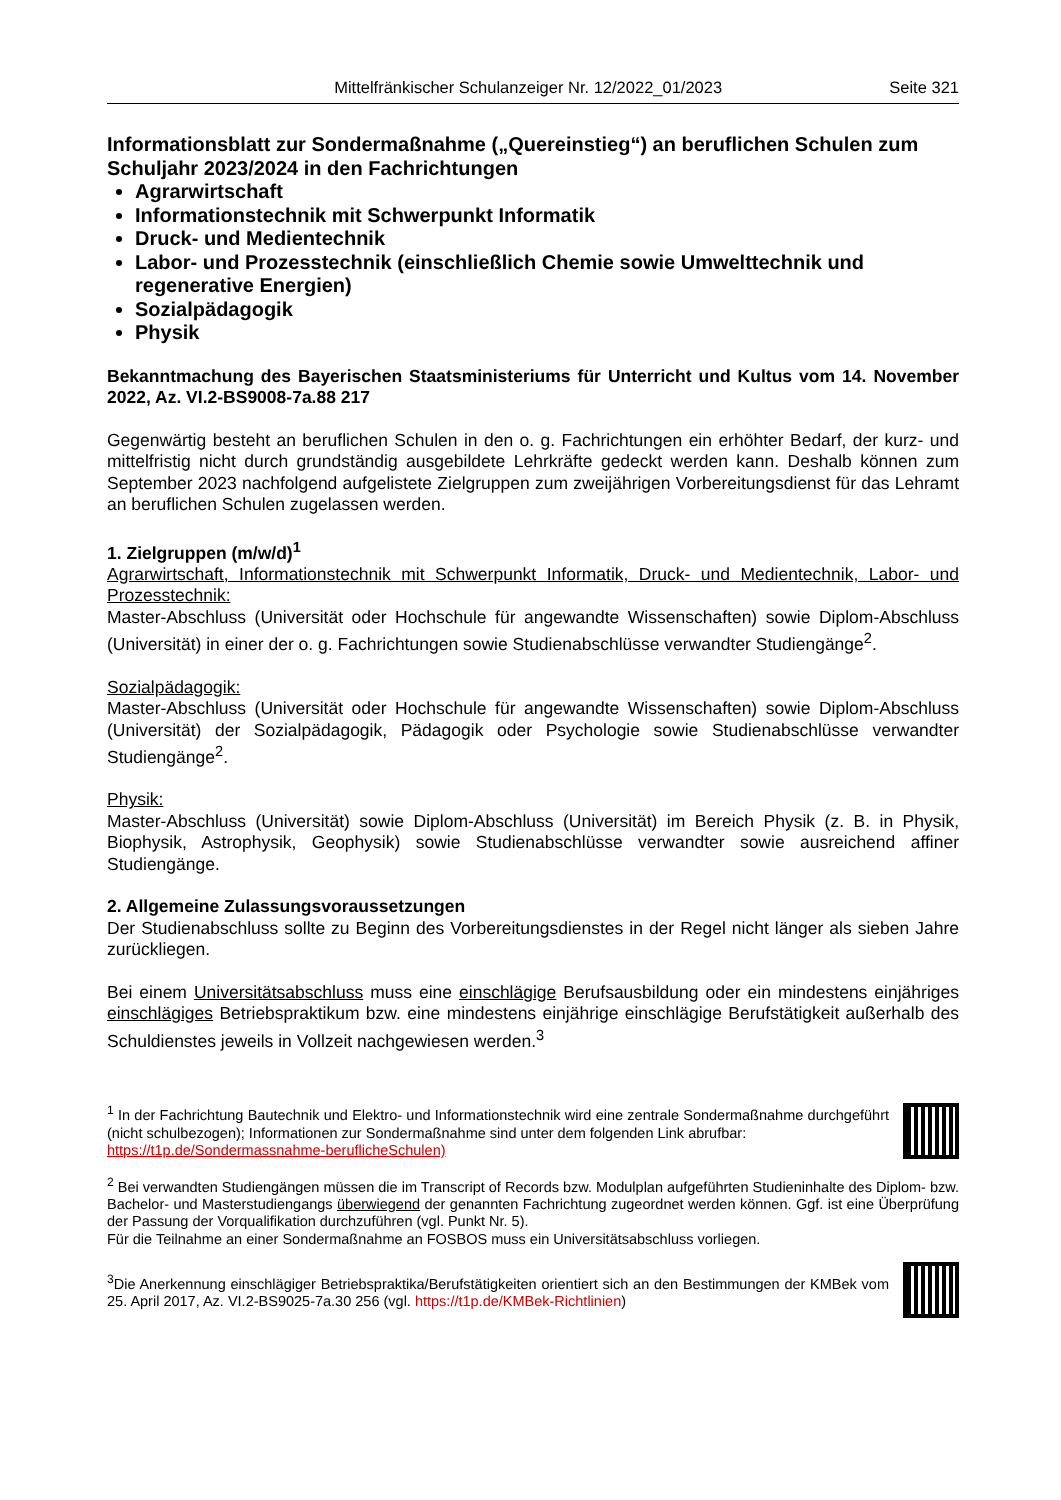Mittelfränkischer Schulanzeiger Nr. 12/2022_01/2023 Seite 321
Informationsblatt zur Sondermaßnahme („Quereinstieg“) an beruflichen Schulen zum Schuljahr 2023/2024 in den Fachrichtungen
Agrarwirtschaft
Informationstechnik mit Schwerpunkt Informatik
Druck- und Medientechnik
Labor- und Prozesstechnik (einschließlich Chemie sowie Umwelttechnik und regenerative Energien)
Sozialpädagogik
Physik
Bekanntmachung des Bayerischen Staatsministeriums für Unterricht und Kultus vom 14. November 2022, Az. VI.2-BS9008-7a.88 217
Gegenwärtig besteht an beruflichen Schulen in den o. g. Fachrichtungen ein erhöhter Bedarf, der kurz- und mittelfristig nicht durch grundständig ausgebildete Lehrkräfte gedeckt werden kann. Deshalb können zum September 2023 nachfolgend aufgelistete Zielgruppen zum zweijährigen Vorbereitungsdienst für das Lehramt an beruflichen Schulen zugelassen werden.
1. Zielgruppen (m/w/d)<sup>1</sup>
Agrarwirtschaft, Informationstechnik mit Schwerpunkt Informatik, Druck- und Medientechnik, Labor- und Prozesstechnik:
Master-Abschluss (Universität oder Hochschule für angewandte Wissenschaften) sowie Diplom-Abschluss (Universität) in einer der o. g. Fachrichtungen sowie Studienabschlüsse verwandter Studiengänge<sup>2</sup>.
Sozialpädagogik:
Master-Abschluss (Universität oder Hochschule für angewandte Wissenschaften) sowie Diplom-Abschluss (Universität) der Sozialpädagogik, Pädagogik oder Psychologie sowie Studienabschlüsse verwandter Studiengänge<sup>2</sup>.
Physik:
Master-Abschluss (Universität) sowie Diplom-Abschluss (Universität) im Bereich Physik (z. B. in Physik, Biophysik, Astrophysik, Geophysik) sowie Studienabschlüsse verwandter sowie ausreichend affiner Studiengänge.
2. Allgemeine Zulassungsvoraussetzungen
Der Studienabschluss sollte zu Beginn des Vorbereitungsdienstes in der Regel nicht länger als sieben Jahre zurückliegen.
Bei einem Universitätsabschluss muss eine einschlägige Berufsausbildung oder ein mindestens einjähriges einschlägiges Betriebspraktikum bzw. eine mindestens einjährige einschlägige Berufstätigkeit außerhalb des Schuldienstes jeweils in Vollzeit nachgewiesen werden.<sup>3</sup>
<sup>1</sup> In der Fachrichtung Bautechnik und Elektro- und Informationstechnik wird eine zentrale Sondermaßnahme durchgeführt (nicht schulbezogen); Informationen zur Sondermaßnahme sind unter dem folgenden Link abrufbar:
https://t1p.de/Sondermassnahme-beruflicheSchulen)
<sup>2</sup> Bei verwandten Studiengängen müssen die im Transcript of Records bzw. Modulplan aufgeführten Studieninhalte des Diplom- bzw. Bachelor- und Masterstudiengangs überwiegend der genannten Fachrichtung zugeordnet werden können. Ggf. ist eine Überprüfung der Passung der Vorqualifikation durchzuführen (vgl. Punkt Nr. 5).
Für die Teilnahme an einer Sondermaßnahme an FOSBOS muss ein Universitätsabschluss vorliegen.
<sup>3</sup> Die Anerkennung einschlägiger Betriebspraktika/Berufstätigkeiten orientiert sich an den Bestimmungen der KMBek vom 25. April 2017, Az. VI.2-BS9025-7a.30 256 (vgl. https://t1p.de/KMBek-Richtlinien)